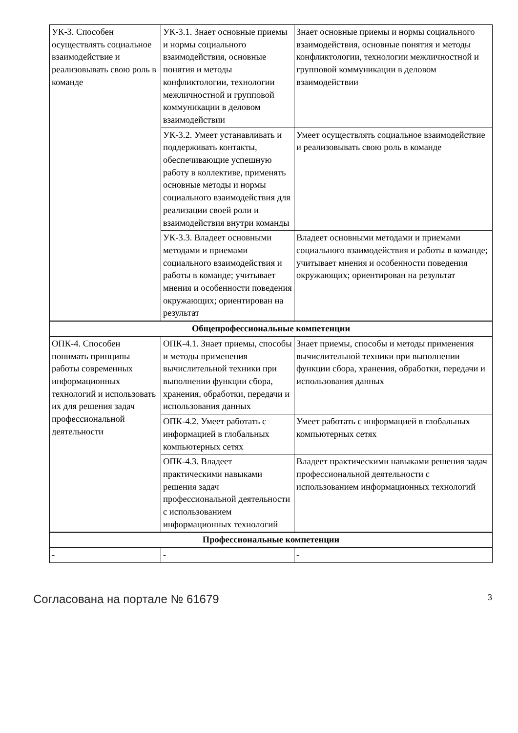| УК-3. Способен осуществлять социальное взаимодействие и реализовывать свою роль в команде | УК-3.1. Знает основные приемы и нормы социального взаимодействия, основные понятия и методы конфликтологии, технологии межличностной и групповой коммуникации в деловом взаимодействии | Знает основные приемы и нормы социального взаимодействия, основные понятия и методы конфликтологии, технологии межличностной и групповой коммуникации в деловом взаимодействии |
| | УК-3.2. Умеет устанавливать и поддерживать контакты, обеспечивающие успешную работу в коллективе, применять основные методы и нормы социального взаимодействия для реализации своей роли и взаимодействия внутри команды | Умеет осуществлять социальное взаимодействие и реализовывать свою роль в команде |
| | УК-3.3. Владеет основными методами и приемами социального взаимодействия и работы в команде; учитывает мнения и особенности поведения окружающих; ориентирован на результат | Владеет основными методами и приемами социального взаимодействия и работы в команде; учитывает мнения и особенности поведения окружающих; ориентирован на результат |
| Общепрофессиональные компетенции | | |
| ОПК-4. Способен понимать принципы работы современных информационных технологий и использовать их для решения задач профессиональной деятельности | ОПК-4.1. Знает приемы, способы и методы применения вычислительной техники при выполнении функции сбора, хранения, обработки, передачи и использования данных | Знает приемы, способы и методы применения вычислительной техники при выполнении функции сбора, хранения, обработки, передачи и использования данных |
| | ОПК-4.2. Умеет работать с информацией в глобальных компьютерных сетях | Умеет работать с информацией в глобальных компьютерных сетях |
| | ОПК-4.3. Владеет практическими навыками решения задач профессиональной деятельности с использованием информационных технологий | Владеет практическими навыками решения задач профессиональной деятельности с использованием информационных технологий |
| Профессиональные компетенции | | |
| - | - | - |
Согласована на портале № 61679 3